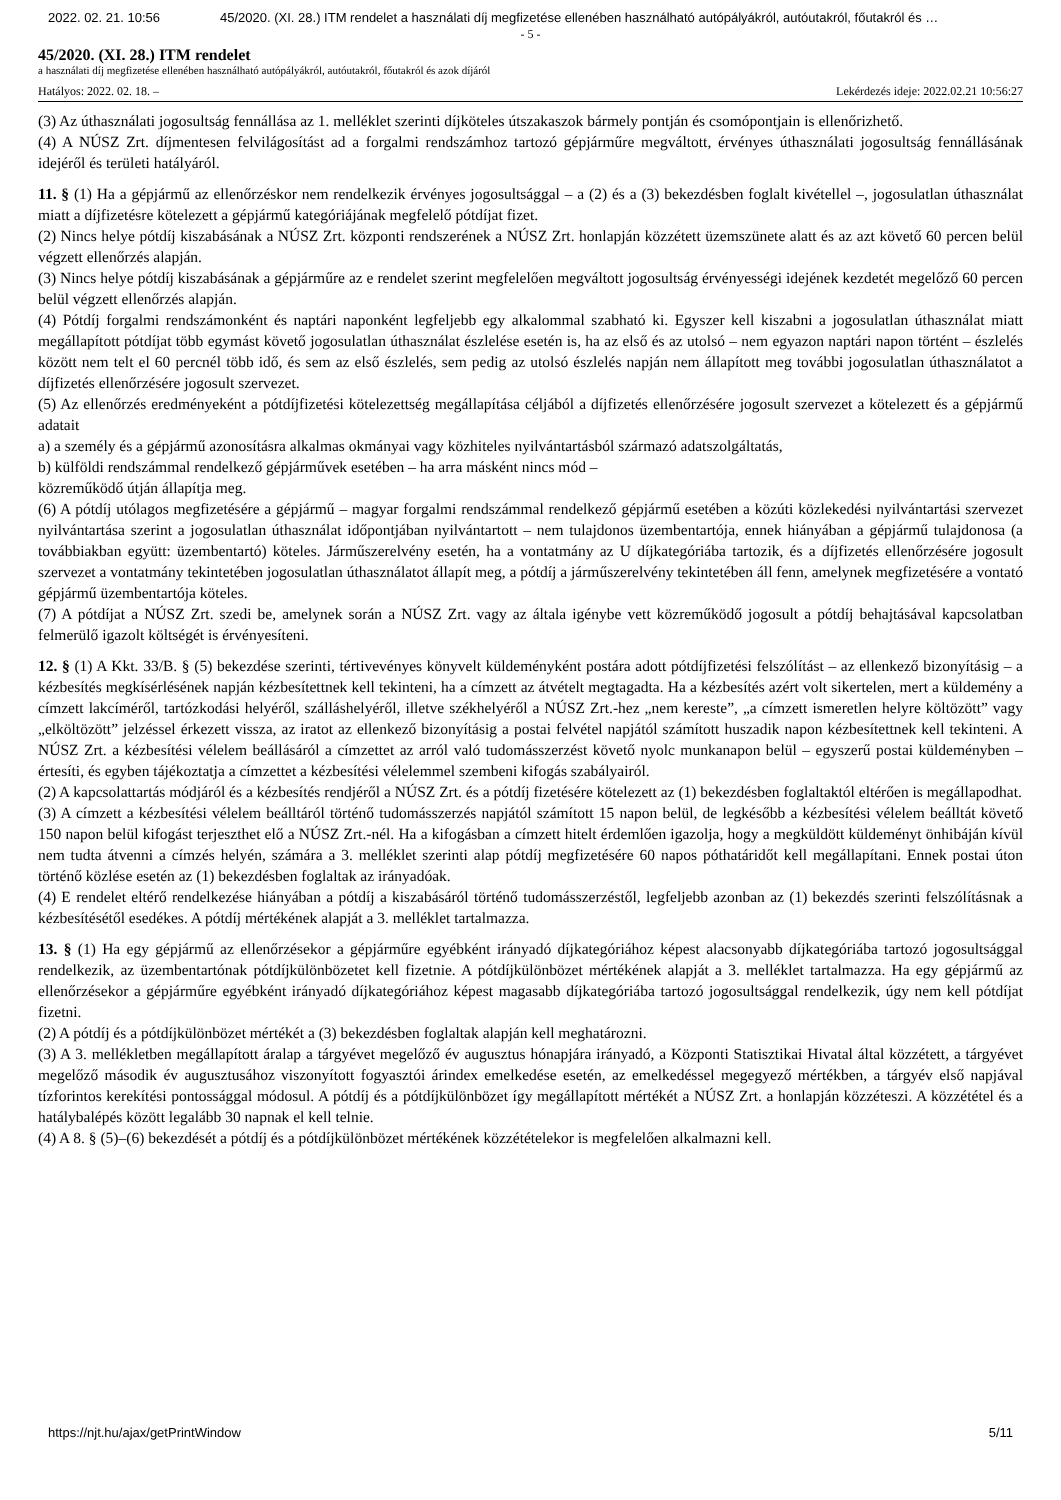2022. 02. 21. 10:56 45/2020. (XI. 28.) ITM rendelet a használati díj megfizetése ellenében használható autópályákról, autóutakról, főutakról és …
- 5 -
45/2020. (XI. 28.) ITM rendelet
a használati díj megfizetése ellenében használható autópályákról, autóutakról, főutakról és azok díjáról
Hatályos: 2022. 02. 18. – Lekérdezés ideje: 2022.02.21 10:56:27
(3) Az úthasználati jogosultság fennállása az 1. melléklet szerinti díjköteles útszakaszok bármely pontján és csomópontjain is ellenőrizhető.
(4) A NÚSZ Zrt. díjmentesen felvilágosítást ad a forgalmi rendszámhoz tartozó gépjárműre megváltott, érvényes úthasználati jogosultság fennállásának idejéről és területi hatályáról.
11. § (1) Ha a gépjármű az ellenőrzéskor nem rendelkezik érvényes jogosultsággal – a (2) és a (3) bekezdésben foglalt kivétellel –, jogosulatlan úthasználat miatt a díjfizetésre kötelezett a gépjármű kategóriájának megfelelő pótdíjat fizet.
(2) Nincs helye pótdíj kiszabásának a NÚSZ Zrt. központi rendszerének a NÚSZ Zrt. honlapján közzétett üzemszünete alatt és az azt követő 60 percen belül végzett ellenőrzés alapján.
(3) Nincs helye pótdíj kiszabásának a gépjárműre az e rendelet szerint megfelelően megváltott jogosultság érvényességi idejének kezdetét megelőző 60 percen belül végzett ellenőrzés alapján.
(4) Pótdíj forgalmi rendszámonként és naptári naponként legfeljebb egy alkalommal szabható ki. Egyszer kell kiszabni a jogosulatlan úthasználat miatt megállapított pótdíjat több egymást követő jogosulatlan úthasználat észlelése esetén is, ha az első és az utolsó – nem egyazon naptári napon történt – észlelés között nem telt el 60 percnél több idő, és sem az első észlelés, sem pedig az utolsó észlelés napján nem állapított meg további jogosulatlan úthasználatot a díjfizetés ellenőrzésére jogosult szervezet.
(5) Az ellenőrzés eredményeként a pótdíjfizetési kötelezettség megállapítása céljából a díjfizetés ellenőrzésére jogosult szervezet a kötelezett és a gépjármű adatait
a) a személy és a gépjármű azonosításra alkalmas okmányai vagy közhiteles nyilvántartásból származó adatszolgáltatás,
b) külföldi rendszámmal rendelkező gépjárművek esetében – ha arra másként nincs mód –
közreműködő útján állapítja meg.
(6) A pótdíj utólagos megfizetésére a gépjármű – magyar forgalmi rendszámmal rendelkező gépjármű esetében a közúti közlekedési nyilvántartási szervezet nyilvántartása szerint a jogosulatlan úthasználat időpontjában nyilvántartott – nem tulajdonos üzembentartója, ennek hiányában a gépjármű tulajdonosa (a továbbiakban együtt: üzembentartó) köteles. Járműszerelvény esetén, ha a vontatmány az U díjkategóriába tartozik, és a díjfizetés ellenőrzésére jogosult szervezet a vontatmány tekintetében jogosulatlan úthasználatot állapít meg, a pótdíj a járműszerelvény tekintetében áll fenn, amelynek megfizetésére a vontató gépjármű üzembentartója köteles.
(7) A pótdíjat a NÚSZ Zrt. szedi be, amelynek során a NÚSZ Zrt. vagy az általa igénybe vett közreműködő jogosult a pótdíj behajtásával kapcsolatban felmerülő igazolt költségét is érvényesíteni.
12. § (1) A Kkt. 33/B. § (5) bekezdése szerinti, tértivevényes könyvelt küldeményként postára adott pótdíjfizetési felszólítást – az ellenkező bizonyításig – a kézbesítés megkísérlésének napján kézbesítettnek kell tekinteni, ha a címzett az átvételt megtagadta. Ha a kézbesítés azért volt sikertelen, mert a küldemény a címzett lakcíméről, tartózkodási helyéről, szálláshelyéről, illetve székhelyéről a NÚSZ Zrt.-hez „nem kereste”, „a címzett ismeretlen helyre költözött” vagy „elköltözött” jelzéssel érkezett vissza, az iratot az ellenkező bizonyításig a postai felvétel napjától számított huszadik napon kézbesítettnek kell tekinteni. A NÚSZ Zrt. a kézbesítési vélelem beállásáról a címzettet az arról való tudomásszerzést követő nyolc munkanapon belül – egyszerű postai küldeményben – értesíti, és egyben tájékoztatja a címzettet a kézbesítési vélelemmel szembeni kifogás szabályairól.
(2) A kapcsolattartás módjáról és a kézbesítés rendjéről a NÚSZ Zrt. és a pótdíj fizetésére kötelezett az (1) bekezdésben foglaltaktól eltérően is megállapodhat.
(3) A címzett a kézbesítési vélelem beálltáról történő tudomásszerzés napjától számított 15 napon belül, de legkésőbb a kézbesítési vélelem beálltát követő 150 napon belül kifogást terjeszthet elő a NÚSZ Zrt.-nél. Ha a kifogásban a címzett hitelt érdemlően igazolja, hogy a megküldött küldeményt önhibáján kívül nem tudta átvenni a címzés helyén, számára a 3. melléklet szerinti alap pótdíj megfizetésére 60 napos póthatáridőt kell megállapítani. Ennek postai úton történő közlése esetén az (1) bekezdésben foglaltak az irányadóak.
(4) E rendelet eltérő rendelkezése hiányában a pótdíj a kiszabásáról történő tudomásszerzéstől, legfeljebb azonban az (1) bekezdés szerinti felszólításnak a kézbesítésétől esedékes. A pótdíj mértékének alapját a 3. melléklet tartalmazza.
13. § (1) Ha egy gépjármű az ellenőrzésekor a gépjárműre egyébként irányadó díjkategóriához képest alacsonyabb díjkategóriába tartozó jogosultsággal rendelkezik, az üzembentartónak pótdíjkülönbözetet kell fizetnie. A pótdíjkülönbözet mértékének alapját a 3. melléklet tartalmazza. Ha egy gépjármű az ellenőrzésekor a gépjárműre egyébként irányadó díjkategóriához képest magasabb díjkategóriába tartozó jogosultsággal rendelkezik, úgy nem kell pótdíjat fizetni.
(2) A pótdíj és a pótdíjkülönbözet mértékét a (3) bekezdésben foglaltak alapján kell meghatározni.
(3) A 3. mellékletben megállapított áralap a tárgyévet megelőző év augusztus hónapjára irányadó, a Központi Statisztikai Hivatal által közzétett, a tárgyévet megelőző második év augusztusához viszonyított fogyasztói árindex emelkedése esetén, az emelkedéssel megegyező mértékben, a tárgyév első napjával tízforintos kerekítési pontossággal módosul. A pótdíj és a pótdíjkülönbözet így megállapított mértékét a NÚSZ Zrt. a honlapján közzéteszi. A közzététel és a hatálybalépés között legalább 30 napnak el kell telnie.
(4) A 8. § (5)–(6) bekezdését a pótdíj és a pótdíjkülönbözet mértékének közzétételekor is megfelelően alkalmazni kell.
https://njt.hu/ajax/getPrintWindow 5/11